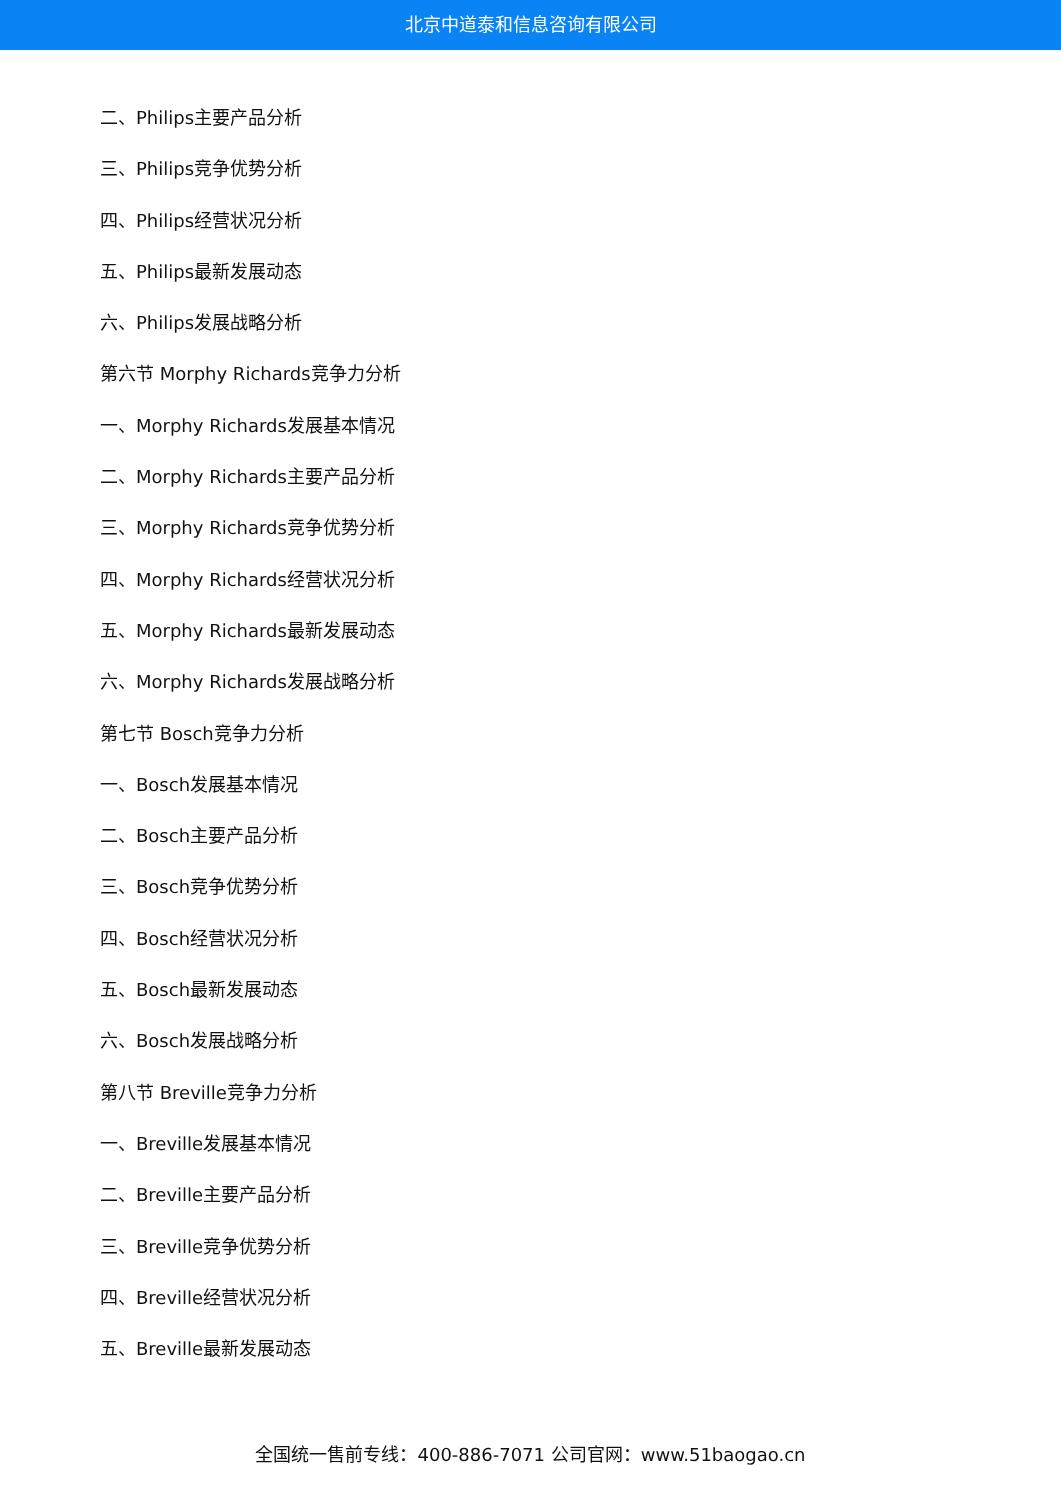北京中道泰和信息咨询有限公司
二、Philips主要产品分析
三、Philips竞争优势分析
四、Philips经营状况分析
五、Philips最新发展动态
六、Philips发展战略分析
第六节 Morphy Richards竞争力分析
一、Morphy Richards发展基本情况
二、Morphy Richards主要产品分析
三、Morphy Richards竞争优势分析
四、Morphy Richards经营状况分析
五、Morphy Richards最新发展动态
六、Morphy Richards发展战略分析
第七节 Bosch竞争力分析
一、Bosch发展基本情况
二、Bosch主要产品分析
三、Bosch竞争优势分析
四、Bosch经营状况分析
五、Bosch最新发展动态
六、Bosch发展战略分析
第八节 Breville竞争力分析
一、Breville发展基本情况
二、Breville主要产品分析
三、Breville竞争优势分析
四、Breville经营状况分析
五、Breville最新发展动态
全国统一售前专线：400-886-7071 公司官网：www.51baogao.cn